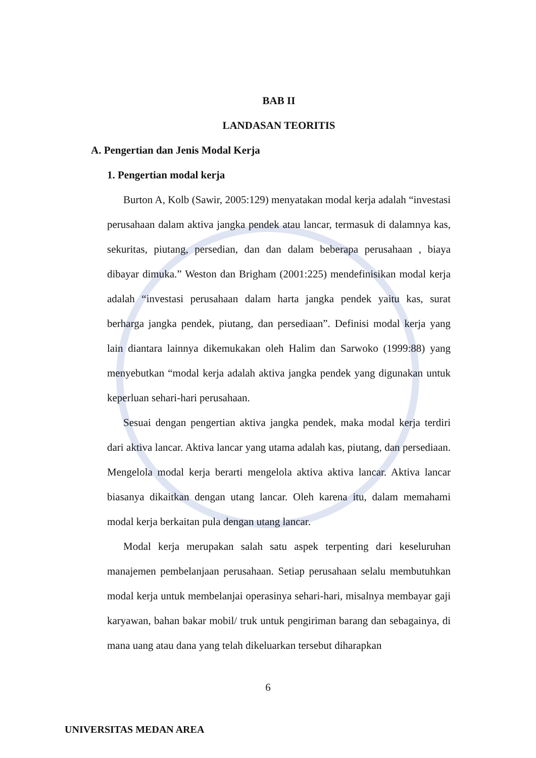BAB II
LANDASAN TEORITIS
A. Pengertian dan Jenis Modal Kerja
1. Pengertian modal kerja
Burton A, Kolb (Sawir, 2005:129) menyatakan modal kerja adalah “investasi perusahaan dalam aktiva jangka pendek atau lancar, termasuk di dalamnya kas, sekuritas, piutang, persedian, dan dan dalam beberapa perusahaan , biaya dibayar dimuka.” Weston dan Brigham (2001:225) mendefinisikan modal kerja adalah “investasi perusahaan dalam harta jangka pendek yaitu kas, surat berharga jangka pendek, piutang, dan persediaan”. Definisi modal kerja yang lain diantara lainnya dikemukakan oleh Halim dan Sarwoko (1999:88) yang menyebutkan “modal kerja adalah aktiva jangka pendek yang digunakan untuk keperluan sehari-hari perusahaan.
Sesuai dengan pengertian aktiva jangka pendek, maka modal kerja terdiri dari aktiva lancar. Aktiva lancar yang utama adalah kas, piutang, dan persediaan. Mengelola modal kerja berarti mengelola aktiva aktiva lancar. Aktiva lancar biasanya dikaitkan dengan utang lancar. Oleh karena itu, dalam memahami modal kerja berkaitan pula dengan utang lancar.
Modal kerja merupakan salah satu aspek terpenting dari keseluruhan manajemen pembelanjaan perusahaan. Setiap perusahaan selalu membutuhkan modal kerja untuk membelanjai operasinya sehari-hari, misalnya membayar gaji karyawan, bahan bakar mobil/ truk untuk pengiriman barang dan sebagainya, di mana uang atau dana yang telah dikeluarkan tersebut diharapkan
6
UNIVERSITAS MEDAN AREA